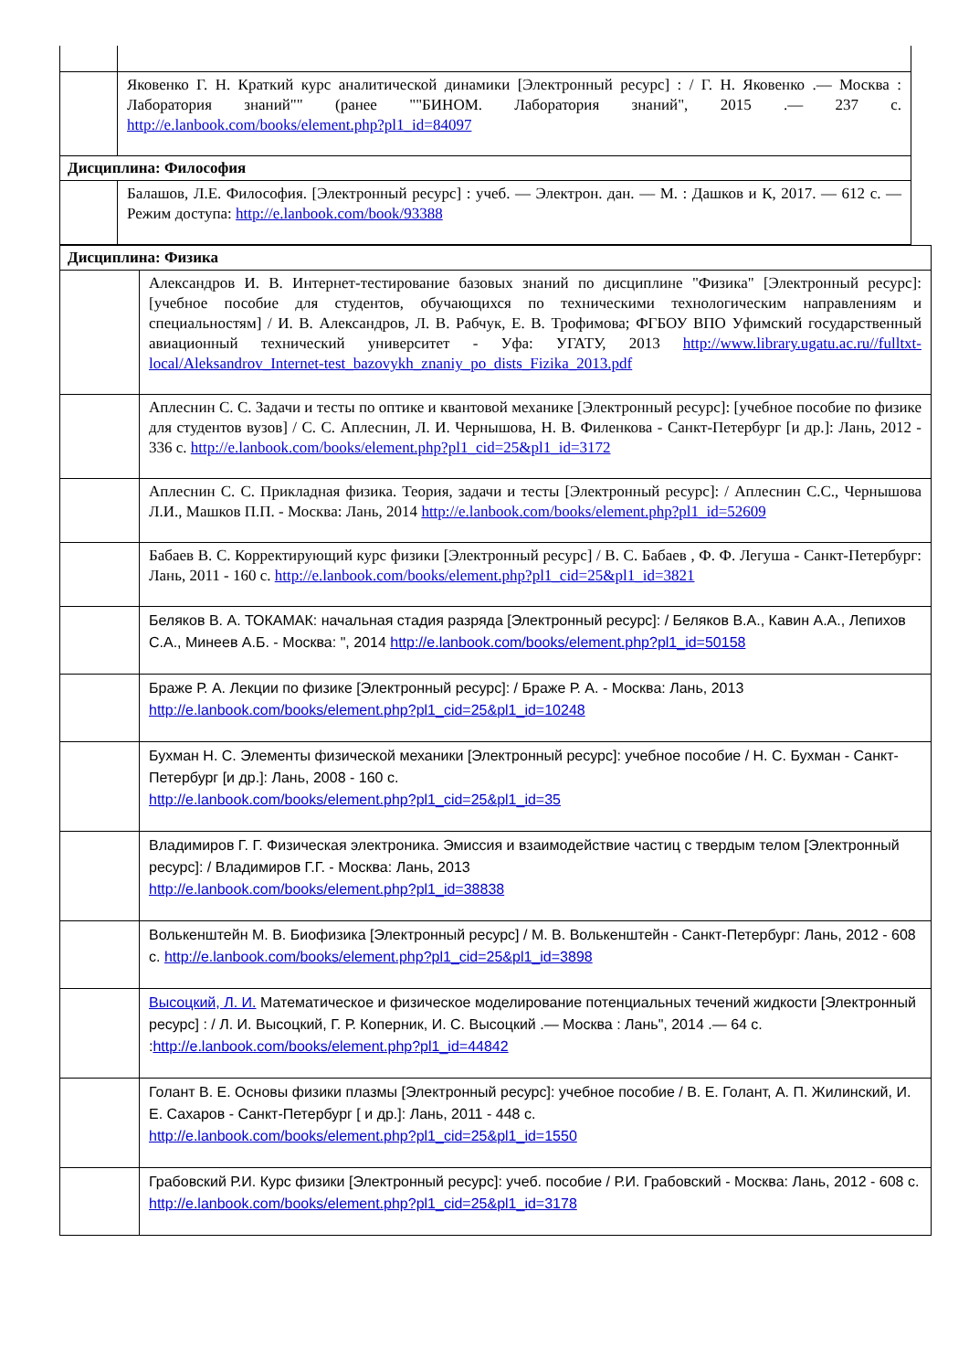| | Яковенко Г. Н. Краткий курс аналитической динамики [Электронный ресурс] : / Г. Н. Яковенко .— Москва : Лаборатория знаний"" (ранее ""БИНОМ. Лаборатория знаний", 2015 .— 237 с. http://e.lanbook.com/books/element.php?pl1_id=84097 |
| Дисциплина: Философия | |
| | Балашов, Л.Е. Философия. [Электронный ресурс] : учеб. — Электрон. дан. — М. : Дашков и К, 2017. — 612 с. — Режим доступа: http://e.lanbook.com/book/93388 |
| Дисциплина: Физика | |
| | Александров И. В. Интернет-тестирование базовых знаний по дисциплине "Физика" [Электронный ресурс]: [учебное пособие для студентов, обучающихся по техническими технологическим направлениям и специальностям] / И. В. Александров, Л. В. Рабчук, Е. В. Трофимова; ФГБОУ ВПО Уфимский государственный авиационный технический университет - Уфа: УГАТУ, 2013 http://www.library.ugatu.ac.ru//fulltxt-local/Aleksandrov_Internet-test_bazovykh_znaniy_po_dists_Fizika_2013.pdf |
| | Аплеснин С. С. Задачи и тесты по оптике и квантовой механике [Электронный ресурс]: [учебное пособие по физике для студентов вузов] / С. С. Аплеснин, Л. И. Чернышова, Н. В. Филенкова - Санкт-Петербург [и др.]: Лань, 2012 - 336 с. http://e.lanbook.com/books/element.php?pl1_cid=25&pl1_id=3172 |
| | Аплеснин С. С. Прикладная физика. Теория, задачи и тесты [Электронный ресурс]: / Аплеснин С.С., Чернышова Л.И., Машков П.П. - Москва: Лань, 2014 http://e.lanbook.com/books/element.php?pl1_id=52609 |
| | Бабаев В. С. Корректирующий курс физики [Электронный ресурс] / В. С. Бабаев , Ф. Ф. Легуша - Санкт-Петербург: Лань, 2011 - 160 с. http://e.lanbook.com/books/element.php?pl1_cid=25&pl1_id=3821 |
| | Беляков В. А. ТОКАМАК: начальная стадия разряда [Электронный ресурс]: / Беляков В.А., Кавин А.А., Лепихов С.А., Минеев А.Б. - Москва: ", 2014 http://e.lanbook.com/books/element.php?pl1_id=50158 |
| | Браже Р. А. Лекции по физике [Электронный ресурс]: / Браже Р. А. - Москва: Лань, 2013 http://e.lanbook.com/books/element.php?pl1_cid=25&pl1_id=10248 |
| | Бухман Н. С. Элементы физической механики [Электронный ресурс]: учебное пособие / Н. С. Бухман - Санкт-Петербург [и др.]: Лань, 2008 - 160 с. http://e.lanbook.com/books/element.php?pl1_cid=25&pl1_id=35 |
| | Владимиров Г. Г. Физическая электроника. Эмиссия и взаимодействие частиц с твердым телом [Электронный ресурс]: / Владимиров Г.Г. - Москва: Лань, 2013 http://e.lanbook.com/books/element.php?pl1_id=38838 |
| | Волькенштейн М. В. Биофизика [Электронный ресурс] / М. В. Волькенштейн - Санкт-Петербург: Лань, 2012 - 608 с. http://e.lanbook.com/books/element.php?pl1_cid=25&pl1_id=3898 |
| | Высоцкий, Л. И. Математическое и физическое моделирование потенциальных течений жидкости [Электронный ресурс] : / Л. И. Высоцкий, Г. Р. Коперник, И. С. Высоцкий .— Москва : Лань", 2014 .— 64 с. : http://e.lanbook.com/books/element.php?pl1_id=44842 |
| | Голант В. Е. Основы физики плазмы [Электронный ресурс]: учебное пособие / В. Е. Голант, А. П. Жилинский, И. Е. Сахаров - Санкт-Петербург [ и др.]: Лань, 2011 - 448 с. http://e.lanbook.com/books/element.php?pl1_cid=25&pl1_id=1550 |
| | Грабовский Р.И. Курс физики [Электронный ресурс]: учеб. пособие / Р.И. Грабовский - Москва: Лань, 2012 - 608 с. http://e.lanbook.com/books/element.php?pl1_cid=25&pl1_id=3178 |